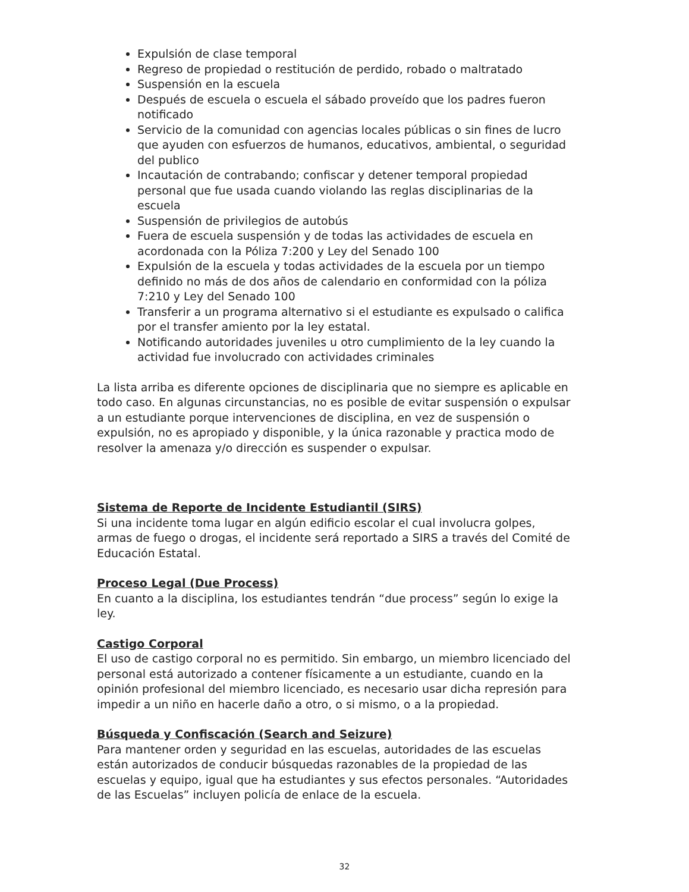Expulsión de clase temporal
Regreso de propiedad o restitución de perdido, robado o maltratado
Suspensión en la escuela
Después de escuela o escuela el sábado proveído que los padres fueron notificado
Servicio de la comunidad con agencias locales públicas o sin fines de lucro que ayuden con esfuerzos de humanos, educativos, ambiental, o seguridad del publico
Incautación de contrabando; confiscar y detener temporal propiedad personal que fue usada cuando violando las reglas disciplinarias de la escuela
Suspensión de privilegios de autobús
Fuera de escuela suspensión y de todas las actividades de escuela en acordonada con la Póliza 7:200 y Ley del Senado 100
Expulsión de la escuela y todas actividades de la escuela por un tiempo definido no más de dos años de calendario en conformidad con la póliza 7:210 y Ley del Senado 100
Transferir a un programa alternativo si el estudiante es expulsado o califica por el transfer amiento por la ley estatal.
Notificando autoridades juveniles u otro cumplimiento de la ley cuando la actividad fue involucrado con actividades criminales
La lista arriba es diferente opciones de disciplinaria que no siempre es aplicable en todo caso. En algunas circunstancias, no es posible de evitar suspensión o expulsar a un estudiante porque intervenciones de disciplina, en vez de suspensión o expulsión, no es apropiado y disponible, y la única razonable y practica modo de resolver la amenaza y/o dirección es suspender o expulsar.
Sistema de Reporte de Incidente Estudiantil (SIRS)
Si una incidente toma lugar en algún edificio escolar el cual involucra golpes, armas de fuego o drogas, el incidente será reportado a SIRS a través del Comité de Educación Estatal.
Proceso Legal (Due Process)
En cuanto a la disciplina, los estudiantes tendrán “due process” según lo exige la ley.
Castigo Corporal
El uso de castigo corporal no es permitido. Sin embargo, un miembro licenciado del personal está autorizado a contener físicamente a un estudiante, cuando en la opinión profesional del miembro licenciado, es necesario usar dicha represión para impedir a un niño en hacerle daño a otro, o si mismo, o a la propiedad.
Búsqueda y Confiscación (Search and Seizure)
Para mantener orden y seguridad en las escuelas, autoridades de las escuelas están autorizados de conducir búsquedas razonables de la propiedad de las escuelas y equipo, igual que ha estudiantes y sus efectos personales. “Autoridades de las Escuelas” incluyen policía de enlace de la escuela.
32